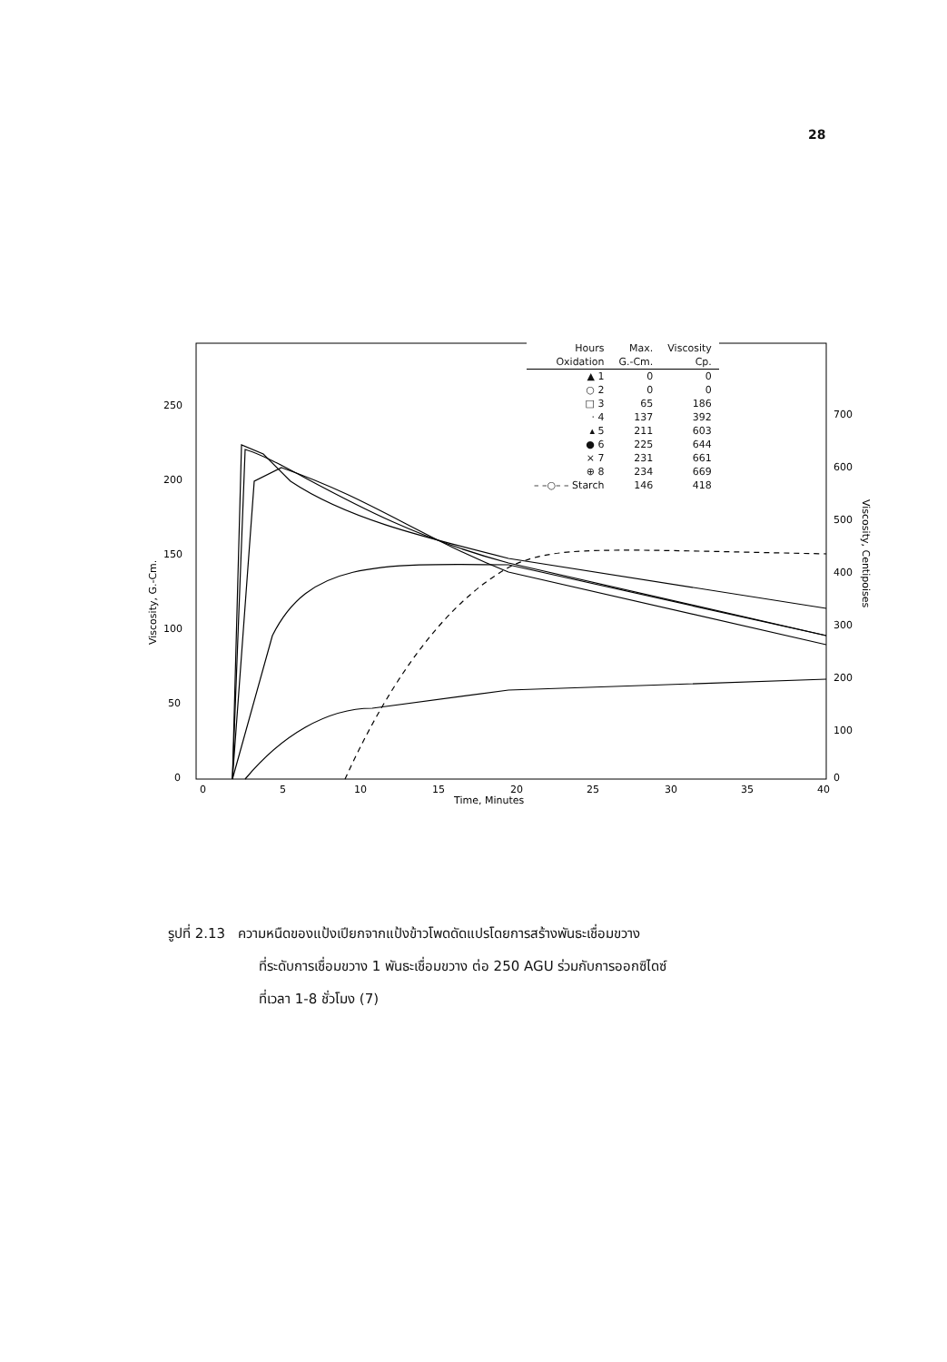28
250
200
150
100
50
0
0
5
10
15
20
25
30
35
40
700
600
500
400
300
200
100
0
Time, Minutes
Viscosity, G.-Cm.
Viscosity, Centipoises
| Hours | Max. | Viscosity |
| --- | --- | --- |
| Oxidation | G.-Cm. | Cp. |
| ▲ 1 | 0 | 0 |
| ○ 2 | 0 | 0 |
| □ 3 | 65 | 186 |
| · 4 | 137 | 392 |
| ▴ 5 | 211 | 603 |
| ● 6 | 225 | 644 |
| × 7 | 231 | 661 |
| ⊕ 8 | 234 | 669 |
| – –○– – Starch | 146 | 418 |
รูปที่ 2.13 ความหนืดของแป้งเปียกจากแป้งข้าวโพดดัดแปรโดยการสร้างพันธะเชื่อมขวาง
ที่ระดับการเชื่อมขวาง 1 พันธะเชื่อมขวาง ต่อ 250 AGU ร่วมกับการออกซิไดซ์
ที่เวลา 1-8 ชั่วโมง (7)